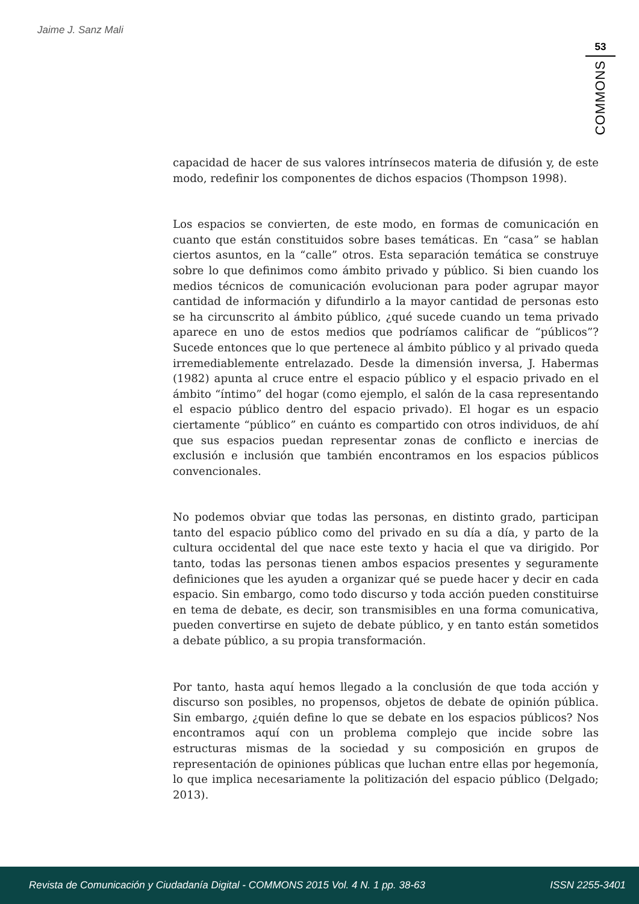Jaime J. Sanz Mali
53
COMMONS
capacidad de hacer de sus valores intrínsecos materia de difusión y, de este modo, redefinir los componentes de dichos espacios (Thompson 1998).
Los espacios se convierten, de este modo, en formas de comunicación en cuanto que están constituidos sobre bases temáticas. En “casa” se hablan ciertos asuntos, en la “calle” otros. Esta separación temática se construye sobre lo que definimos como ámbito privado y público. Si bien cuando los medios técnicos de comunicación evolucionan para poder agrupar mayor cantidad de información y difundirlo a la mayor cantidad de personas esto se ha circunscrito al ámbito público, ¿qué sucede cuando un tema privado aparece en uno de estos medios que podríamos calificar de “públicos”? Sucede entonces que lo que pertenece al ámbito público y al privado queda irremediablemente entrelazado. Desde la dimensión inversa, J. Habermas (1982) apunta al cruce entre el espacio público y el espacio privado en el ámbito “íntimo” del hogar (como ejemplo, el salón de la casa representando el espacio público dentro del espacio privado). El hogar es un espacio ciertamente “público” en cuánto es compartido con otros individuos, de ahí que sus espacios puedan representar zonas de conflicto e inercias de exclusión e inclusión que también encontramos en los espacios públicos convencionales.
No podemos obviar que todas las personas, en distinto grado, participan tanto del espacio público como del privado en su día a día, y parto de la cultura occidental del que nace este texto y hacia el que va dirigido. Por tanto, todas las personas tienen ambos espacios presentes y seguramente definiciones que les ayuden a organizar qué se puede hacer y decir en cada espacio. Sin embargo, como todo discurso y toda acción pueden constituirse en tema de debate, es decir, son transmisibles en una forma comunicativa, pueden convertirse en sujeto de debate público, y en tanto están sometidos a debate público, a su propia transformación.
Por tanto, hasta aquí hemos llegado a la conclusión de que toda acción y discurso son posibles, no propensos, objetos de debate de opinión pública. Sin embargo, ¿quién define lo que se debate en los espacios públicos? Nos encontramos aquí con un problema complejo que incide sobre las estructuras mismas de la sociedad y su composición en grupos de representación de opiniones públicas que luchan entre ellas por hegemonía, lo que implica necesariamente la politización del espacio público (Delgado; 2013).
Revista de Comunicación y Ciudadanía Digital - COMMONS 2015 Vol. 4 N. 1 pp. 38-63 ISSN 2255-3401